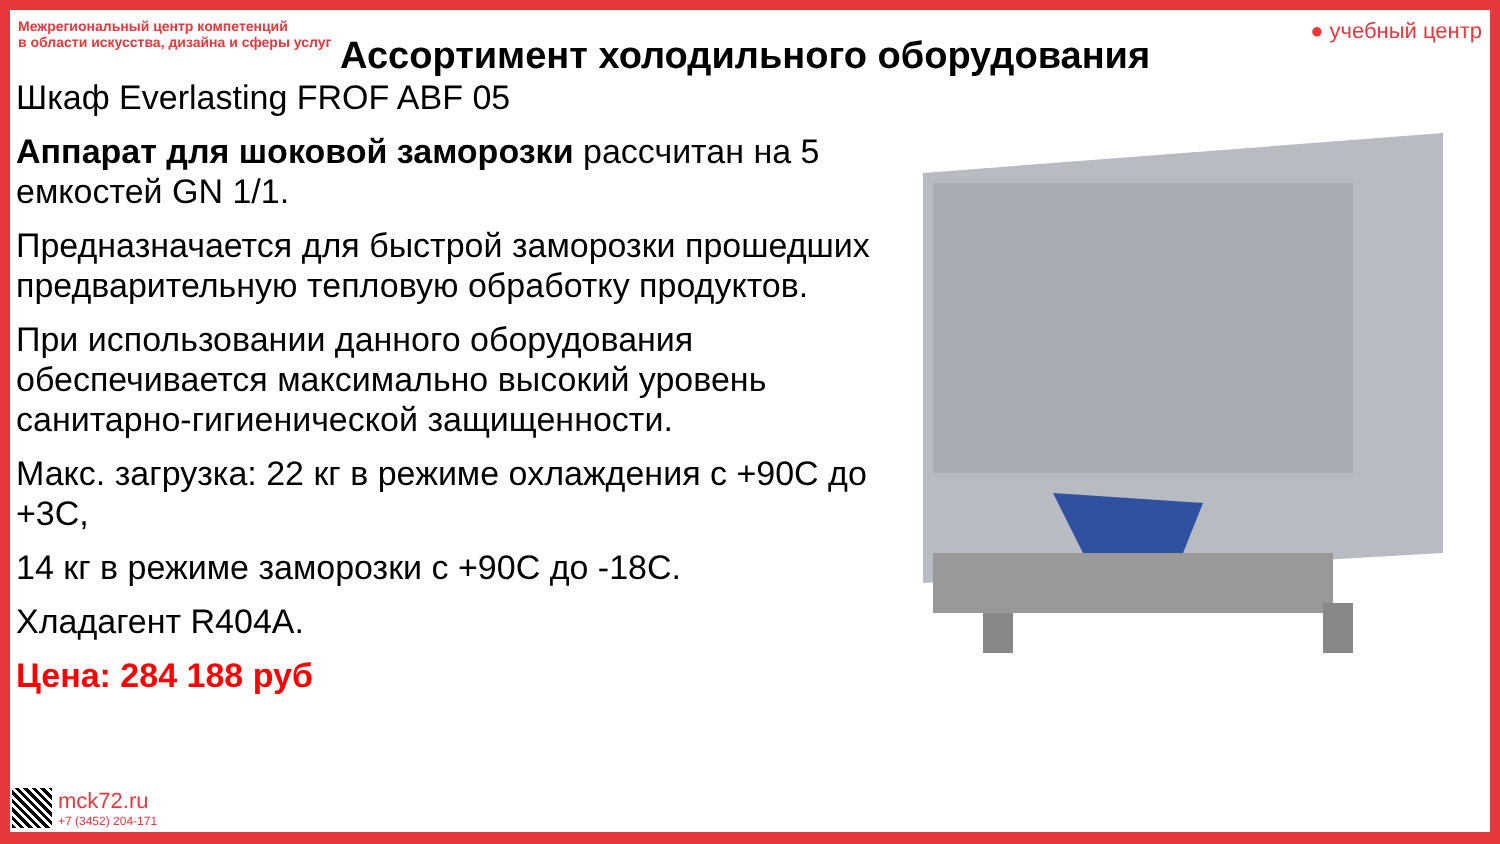Межрегиональный центр компетенций
в области искусства, дизайна и сферы услуг
● учебный центр
Ассортимент холодильного оборудования
Шкаф Everlasting FROF ABF 05
Аппарат для шоковой заморозки рассчитан на 5 емкостей GN 1/1.
Предназначается для быстрой заморозки прошедших предварительную тепловую обработку продуктов.
При использовании данного оборудования обеспечивается максимально высокий уровень санитарно-гигиенической защищенности.
Макс. загрузка: 22 кг в режиме охлаждения с +90С до +3С,
14 кг в режиме заморозки с +90С до -18С.
Хладагент R404A.
Цена: 284 188 руб
mck72.ru
+7 (3452) 204-171